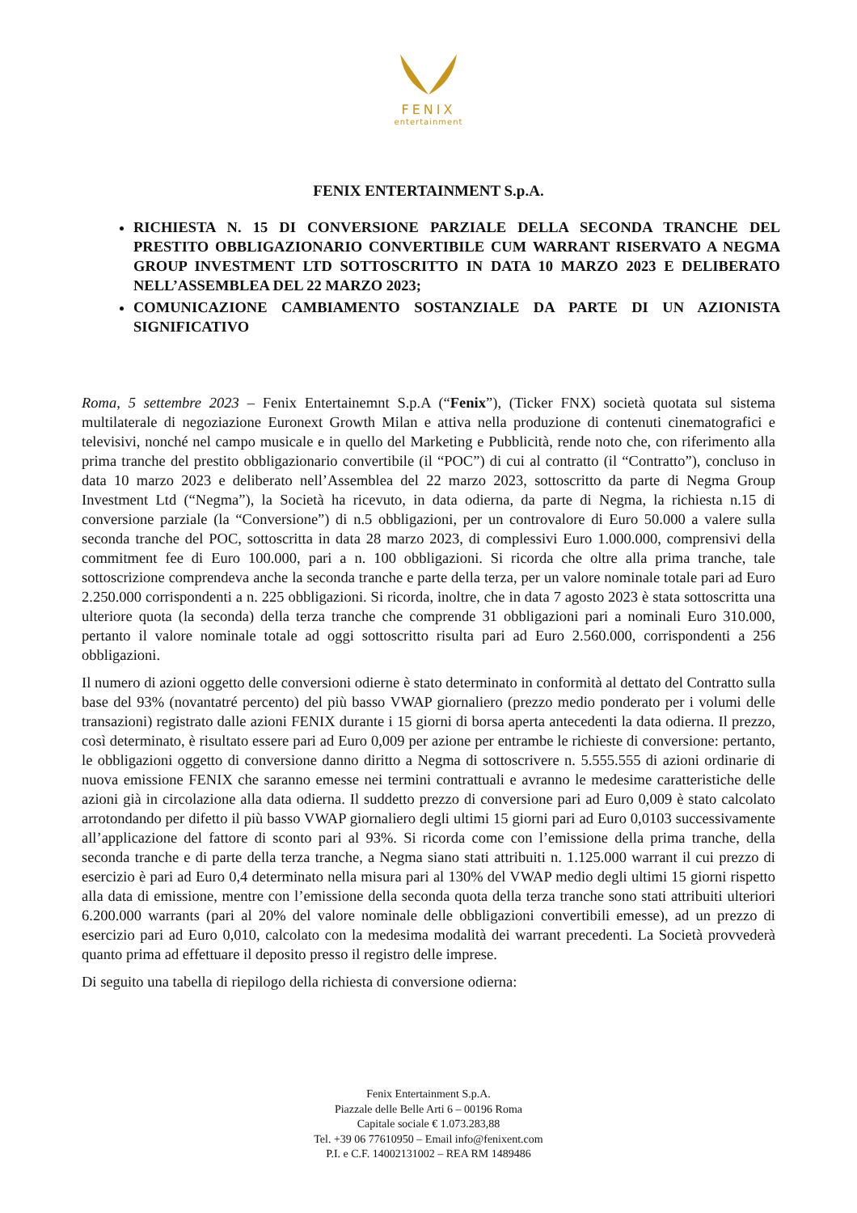FENIX
entertainment
FENIX ENTERTAINMENT S.p.A.
RICHIESTA N. 15 DI CONVERSIONE PARZIALE DELLA SECONDA TRANCHE DEL PRESTITO OBBLIGAZIONARIO CONVERTIBILE CUM WARRANT RISERVATO A NEGMA GROUP INVESTMENT LTD SOTTOSCRITTO IN DATA 10 MARZO 2023 E DELIBERATO NELL’ASSEMBLEA DEL 22 MARZO 2023;
COMUNICAZIONE CAMBIAMENTO SOSTANZIALE DA PARTE DI UN AZIONISTA SIGNIFICATIVO
Roma, 5 settembre 2023 – Fenix Entertainemnt S.p.A (“Fenix”), (Ticker FNX) società quotata sul sistema multilaterale di negoziazione Euronext Growth Milan e attiva nella produzione di contenuti cinematografici e televisivi, nonché nel campo musicale e in quello del Marketing e Pubblicità, rende noto che, con riferimento alla prima tranche del prestito obbligazionario convertibile (il “POC”) di cui al contratto (il “Contratto”), concluso in data 10 marzo 2023 e deliberato nell’Assemblea del 22 marzo 2023, sottoscritto da parte di Negma Group Investment Ltd (“Negma”), la Società ha ricevuto, in data odierna, da parte di Negma, la richiesta n.15 di conversione parziale (la “Conversione”) di n.5 obbligazioni, per un controvalore di Euro 50.000 a valere sulla seconda tranche del POC, sottoscritta in data 28 marzo 2023, di complessivi Euro 1.000.000, comprensivi della commitment fee di Euro 100.000, pari a n. 100 obbligazioni. Si ricorda che oltre alla prima tranche, tale sottoscrizione comprendeva anche la seconda tranche e parte della terza, per un valore nominale totale pari ad Euro 2.250.000 corrispondenti a n. 225 obbligazioni. Si ricorda, inoltre, che in data 7 agosto 2023 è stata sottoscritta una ulteriore quota (la seconda) della terza tranche che comprende 31 obbligazioni pari a nominali Euro 310.000, pertanto il valore nominale totale ad oggi sottoscritto risulta pari ad Euro 2.560.000, corrispondenti a 256 obbligazioni.
Il numero di azioni oggetto delle conversioni odierne è stato determinato in conformità al dettato del Contratto sulla base del 93% (novantatré percento) del più basso VWAP giornaliero (prezzo medio ponderato per i volumi delle transazioni) registrato dalle azioni FENIX durante i 15 giorni di borsa aperta antecedenti la data odierna. Il prezzo, così determinato, è risultato essere pari ad Euro 0,009 per azione per entrambe le richieste di conversione: pertanto, le obbligazioni oggetto di conversione danno diritto a Negma di sottoscrivere n. 5.555.555 di azioni ordinarie di nuova emissione FENIX che saranno emesse nei termini contrattuali e avranno le medesime caratteristiche delle azioni già in circolazione alla data odierna. Il suddetto prezzo di conversione pari ad Euro 0,009 è stato calcolato arrotondando per difetto il più basso VWAP giornaliero degli ultimi 15 giorni pari ad Euro 0,0103 successivamente all’applicazione del fattore di sconto pari al 93%. Si ricorda come con l’emissione della prima tranche, della seconda tranche e di parte della terza tranche, a Negma siano stati attribuiti n. 1.125.000 warrant il cui prezzo di esercizio è pari ad Euro 0,4 determinato nella misura pari al 130% del VWAP medio degli ultimi 15 giorni rispetto alla data di emissione, mentre con l’emissione della seconda quota della terza tranche sono stati attribuiti ulteriori 6.200.000 warrants (pari al 20% del valore nominale delle obbligazioni convertibili emesse), ad un prezzo di esercizio pari ad Euro 0,010, calcolato con la medesima modalità dei warrant precedenti. La Società provvederà quanto prima ad effettuare il deposito presso il registro delle imprese.
Di seguito una tabella di riepilogo della richiesta di conversione odierna:
Fenix Entertainment S.p.A.
Piazzale delle Belle Arti 6 – 00196 Roma
Capitale sociale € 1.073.283,88
Tel. +39 06 77610950 – Email info@fenixent.com
P.I. e C.F. 14002131002 – REA RM 1489486